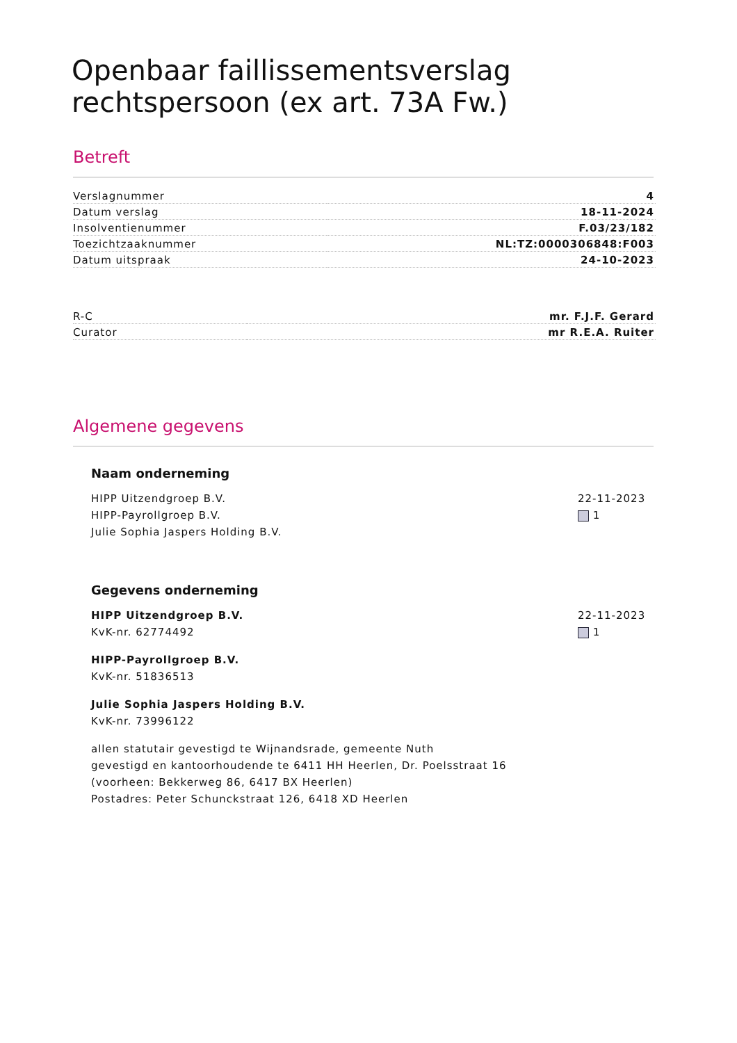Openbaar faillissementsverslag rechtspersoon (ex art. 73A Fw.)
Betreft
| Verslagnummer | 4 |
| Datum verslag | 18-11-2024 |
| Insolventienummer | F.03/23/182 |
| Toezichtzaaknummer | NL:TZ:0000306848:F003 |
| Datum uitspraak | 24-10-2023 |
| R-C | mr. F.J.F. Gerard |
| Curator | mr R.E.A. Ruiter |
Algemene gegevens
Naam onderneming
HIPP Uitzendgroep B.V.
HIPP-Payrollgroep B.V.
Julie Sophia Jaspers Holding B.V.
22-11-2023
1
Gegevens onderneming
HIPP Uitzendgroep B.V.
KvK-nr. 62774492
HIPP-Payrollgroep B.V.
KvK-nr. 51836513
Julie Sophia Jaspers Holding B.V.
KvK-nr. 73996122
allen statutair gevestigd te Wijnandsrade, gemeente Nuth
gevestigd en kantoorhoudende te 6411 HH Heerlen, Dr. Poelsstraat 16
(voorheen: Bekkerweg 86, 6417 BX Heerlen)
Postadres: Peter Schunckstraat 126, 6418 XD Heerlen
22-11-2023
1